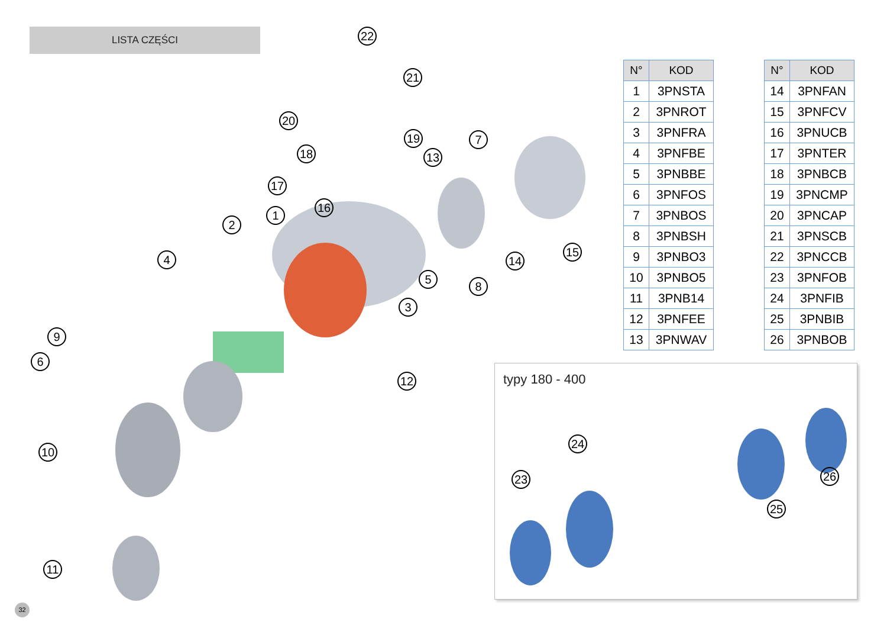LISTA CZĘŚCI
| N° | KOD |
| --- | --- |
| 1 | 3PNSTA |
| 2 | 3PNROT |
| 3 | 3PNFRA |
| 4 | 3PNFBE |
| 5 | 3PNBBE |
| 6 | 3PNFOS |
| 7 | 3PNBOS |
| 8 | 3PNBSH |
| 9 | 3PNBO3 |
| 10 | 3PNBO5 |
| 11 | 3PNB14 |
| 12 | 3PNFEE |
| 13 | 3PNWAV |
| N° | KOD |
| --- | --- |
| 14 | 3PNFAN |
| 15 | 3PNFCV |
| 16 | 3PNUCB |
| 17 | 3PNTER |
| 18 | 3PNBCB |
| 19 | 3PNCMP |
| 20 | 3PNCAP |
| 21 | 3PNSCB |
| 22 | 3PNCCB |
| 23 | 3PNFOB |
| 24 | 3PNFIB |
| 25 | 3PNBIB |
| 26 | 3PNBOB |
typy 180 - 400
23
24
25
26
22
21
20
19
18 13
7
17
16
1
2
4 14
15
5
8
3
9
6
12
10
11
32